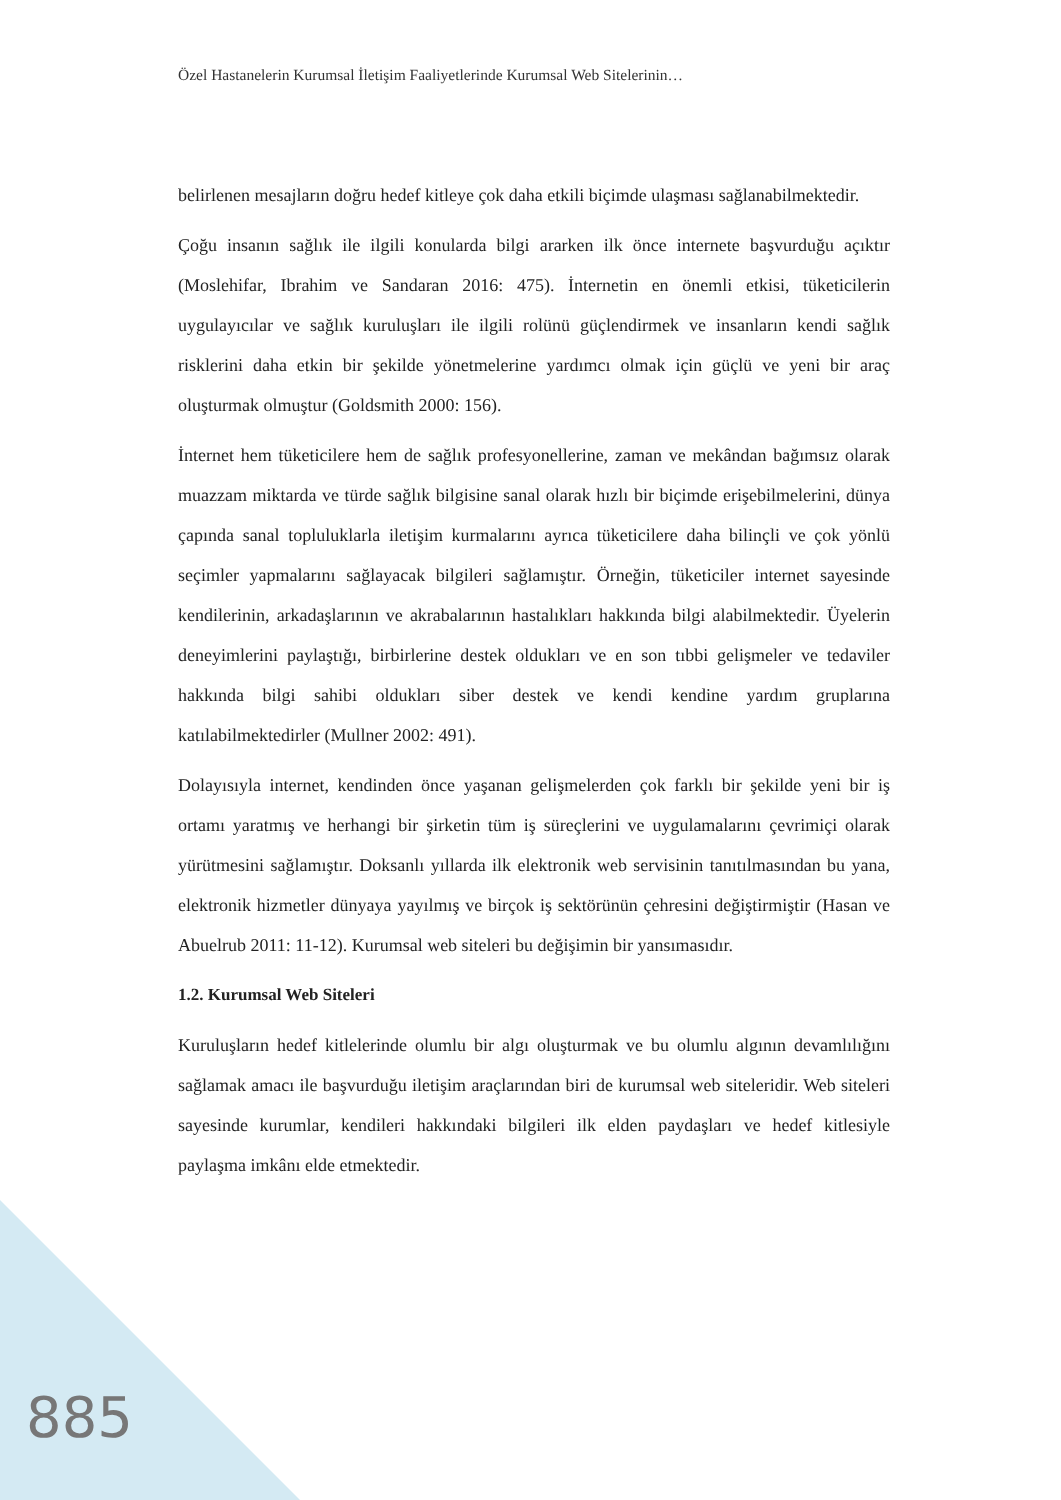Özel Hastanelerin Kurumsal İletişim Faaliyetlerinde Kurumsal Web Sitelerinin…
belirlenen mesajların doğru hedef kitleye çok daha etkili biçimde ulaşması sağlanabilmektedir.
Çoğu insanın sağlık ile ilgili konularda bilgi ararken ilk önce internete başvurduğu açıktır (Moslehifar, Ibrahim ve Sandaran 2016: 475). İnternetin en önemli etkisi, tüketicilerin uygulayıcılar ve sağlık kuruluşları ile ilgili rolünü güçlendirmek ve insanların kendi sağlık risklerini daha etkin bir şekilde yönetmelerine yardımcı olmak için güçlü ve yeni bir araç oluşturmak olmuştur (Goldsmith 2000: 156).
İnternet hem tüketicilere hem de sağlık profesyonellerine, zaman ve mekândan bağımsız olarak muazzam miktarda ve türde sağlık bilgisine sanal olarak hızlı bir biçimde erişebilmelerini, dünya çapında sanal topluluklarla iletişim kurmalarını ayrıca tüketicilere daha bilinçli ve çok yönlü seçimler yapmalarını sağlayacak bilgileri sağlamıştır. Örneğin, tüketiciler internet sayesinde kendilerinin, arkadaşlarının ve akrabalarının hastalıkları hakkında bilgi alabilmektedir. Üyelerin deneyimlerini paylaştığı, birbirlerine destek oldukları ve en son tıbbi gelişmeler ve tedaviler hakkında bilgi sahibi oldukları siber destek ve kendi kendine yardım gruplarına katılabilmektedirler (Mullner 2002: 491).
Dolayısıyla internet, kendinden önce yaşanan gelişmelerden çok farklı bir şekilde yeni bir iş ortamı yaratmış ve herhangi bir şirketin tüm iş süreçlerini ve uygulamalarını çevrimiçi olarak yürütmesini sağlamıştır. Doksanlı yıllarda ilk elektronik web servisinin tanıtılmasından bu yana, elektronik hizmetler dünyaya yayılmış ve birçok iş sektörünün çehresini değiştirmiştir (Hasan ve Abuelrub 2011: 11-12). Kurumsal web siteleri bu değişimin bir yansımasıdır.
1.2. Kurumsal Web Siteleri
Kuruluşların hedef kitlelerinde olumlu bir algı oluşturmak ve bu olumlu algının devamlılığını sağlamak amacı ile başvurduğu iletişim araçlarından biri de kurumsal web siteleridir. Web siteleri sayesinde kurumlar, kendileri hakkındaki bilgileri ilk elden paydaşları ve hedef kitlesiyle paylaşma imkânı elde etmektedir.
885